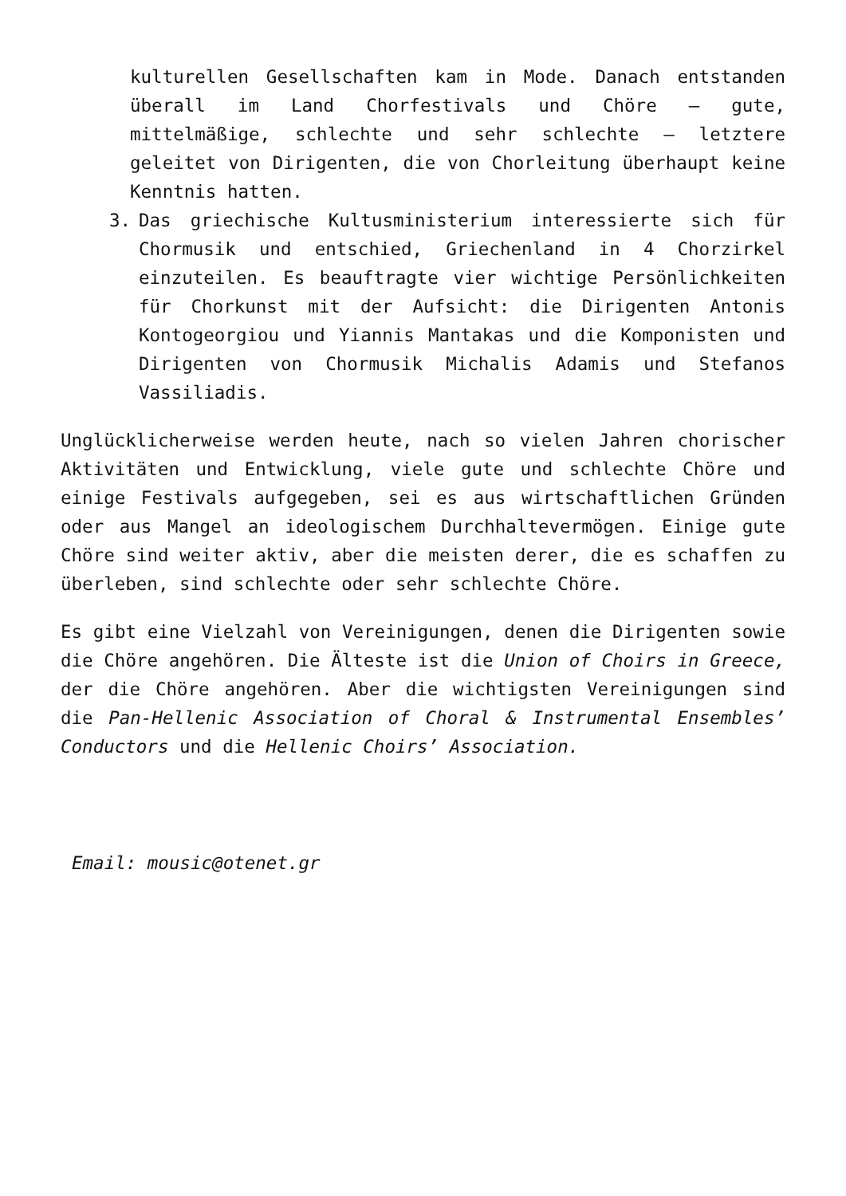kulturellen Gesellschaften kam in Mode. Danach entstanden überall im Land Chorfestivals und Chöre – gute, mittelmäßige, schlechte und sehr schlechte – letztere geleitet von Dirigenten, die von Chorleitung überhaupt keine Kenntnis hatten.
3. Das griechische Kultusministerium interessierte sich für Chormusik und entschied, Griechenland in 4 Chorzirkel einzuteilen. Es beauftragte vier wichtige Persönlichkeiten für Chorkunst mit der Aufsicht: die Dirigenten Antonis Kontogeorgiou und Yiannis Mantakas und die Komponisten und Dirigenten von Chormusik Michalis Adamis und Stefanos Vassiliadis.
Unglücklicherweise werden heute, nach so vielen Jahren chorischer Aktivitäten und Entwicklung, viele gute und schlechte Chöre und einige Festivals aufgegeben, sei es aus wirtschaftlichen Gründen oder aus Mangel an ideologischem Durchhaltevermögen. Einige gute Chöre sind weiter aktiv, aber die meisten derer, die es schaffen zu überleben, sind schlechte oder sehr schlechte Chöre.
Es gibt eine Vielzahl von Vereinigungen, denen die Dirigenten sowie die Chöre angehören. Die Älteste ist die Union of Choirs in Greece, der die Chöre angehören. Aber die wichtigsten Vereinigungen sind die Pan-Hellenic Association of Choral & Instrumental Ensembles’ Conductors und die Hellenic Choirs’ Association.
Email: mousic@otenet.gr